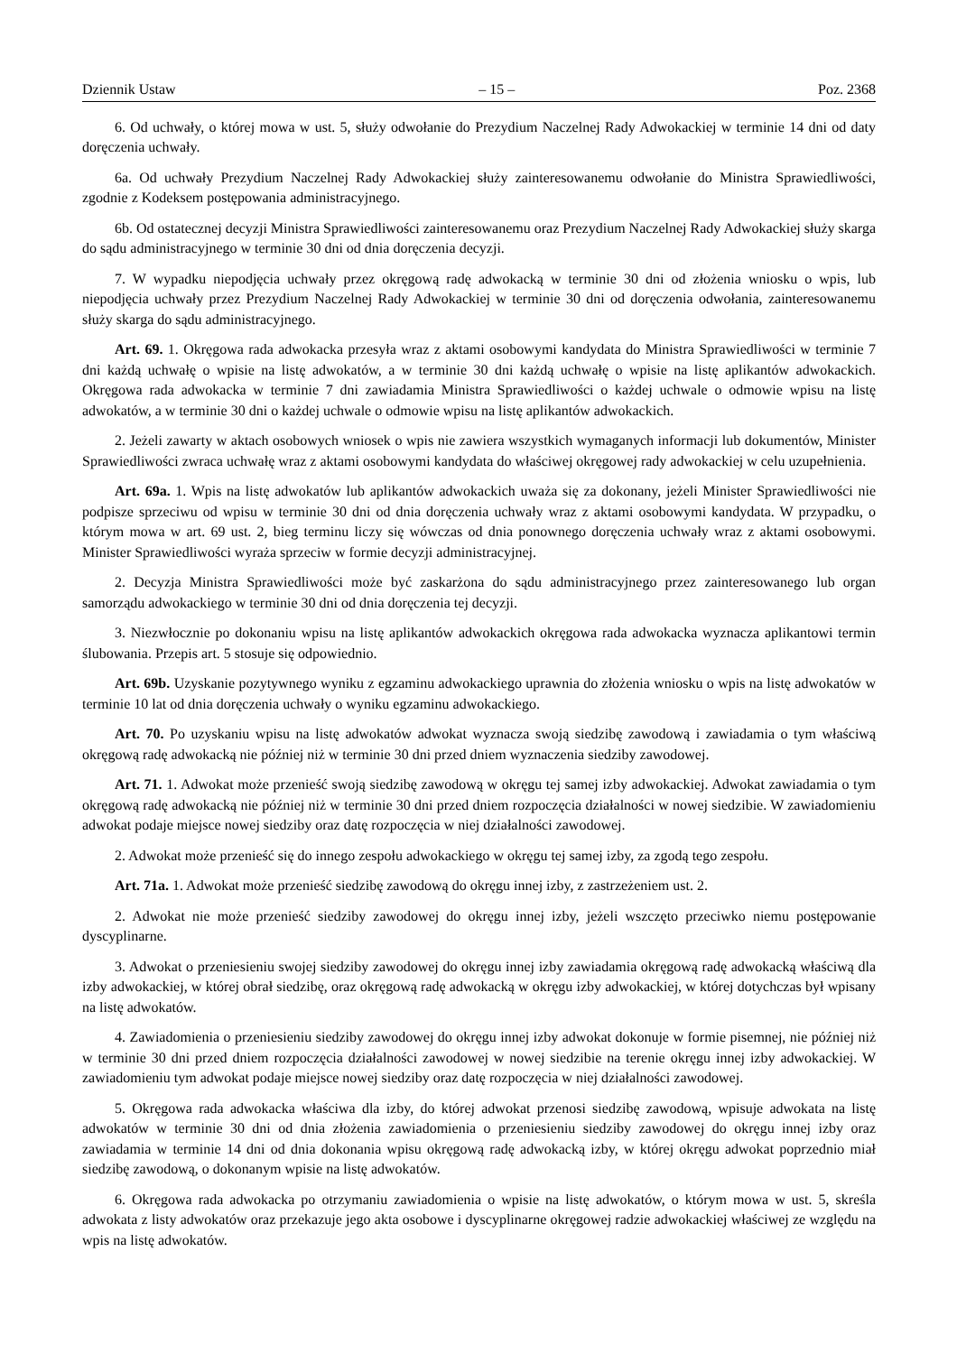Dziennik Ustaw – 15 – Poz. 2368
6. Od uchwały, o której mowa w ust. 5, służy odwołanie do Prezydium Naczelnej Rady Adwokackiej w terminie 14 dni od daty doręczenia uchwały.
6a. Od uchwały Prezydium Naczelnej Rady Adwokackiej służy zainteresowanemu odwołanie do Ministra Sprawiedliwości, zgodnie z Kodeksem postępowania administracyjnego.
6b. Od ostatecznej decyzji Ministra Sprawiedliwości zainteresowanemu oraz Prezydium Naczelnej Rady Adwokackiej służy skarga do sądu administracyjnego w terminie 30 dni od dnia doręczenia decyzji.
7. W wypadku niepodjęcia uchwały przez okręgową radę adwokacką w terminie 30 dni od złożenia wniosku o wpis, lub niepodjęcia uchwały przez Prezydium Naczelnej Rady Adwokackiej w terminie 30 dni od doręczenia odwołania, zainteresowanemu służy skarga do sądu administracyjnego.
Art. 69. 1. Okręgowa rada adwokacka przesyła wraz z aktami osobowymi kandydata do Ministra Sprawiedliwości w terminie 7 dni każdą uchwałę o wpisie na listę adwokatów, a w terminie 30 dni każdą uchwałę o wpisie na listę aplikantów adwokackich. Okręgowa rada adwokacka w terminie 7 dni zawiadamia Ministra Sprawiedliwości o każdej uchwale o odmowie wpisu na listę adwokatów, a w terminie 30 dni o każdej uchwale o odmowie wpisu na listę aplikantów adwokackich.
2. Jeżeli zawarty w aktach osobowych wniosek o wpis nie zawiera wszystkich wymaganych informacji lub dokumentów, Minister Sprawiedliwości zwraca uchwałę wraz z aktami osobowymi kandydata do właściwej okręgowej rady adwokackiej w celu uzupełnienia.
Art. 69a. 1. Wpis na listę adwokatów lub aplikantów adwokackich uważa się za dokonany, jeżeli Minister Sprawiedliwości nie podpisze sprzeciwu od wpisu w terminie 30 dni od dnia doręczenia uchwały wraz z aktami osobowymi kandydata. W przypadku, o którym mowa w art. 69 ust. 2, bieg terminu liczy się wówczas od dnia ponownego doręczenia uchwały wraz z aktami osobowymi. Minister Sprawiedliwości wyraża sprzeciw w formie decyzji administracyjnej.
2. Decyzja Ministra Sprawiedliwości może być zaskarżona do sądu administracyjnego przez zainteresowanego lub organ samorządu adwokackiego w terminie 30 dni od dnia doręczenia tej decyzji.
3. Niezwłocznie po dokonaniu wpisu na listę aplikantów adwokackich okręgowa rada adwokacka wyznacza aplikantowi termin ślubowania. Przepis art. 5 stosuje się odpowiednio.
Art. 69b. Uzyskanie pozytywnego wyniku z egzaminu adwokackiego uprawnia do złożenia wniosku o wpis na listę adwokatów w terminie 10 lat od dnia doręczenia uchwały o wyniku egzaminu adwokackiego.
Art. 70. Po uzyskaniu wpisu na listę adwokatów adwokat wyznacza swoją siedzibę zawodową i zawiadamia o tym właściwą okręgową radę adwokacką nie później niż w terminie 30 dni przed dniem wyznaczenia siedziby zawodowej.
Art. 71. 1. Adwokat może przenieść swoją siedzibę zawodową w okręgu tej samej izby adwokackiej. Adwokat zawiadamia o tym okręgową radę adwokacką nie później niż w terminie 30 dni przed dniem rozpoczęcia działalności w nowej siedzibie. W zawiadomieniu adwokat podaje miejsce nowej siedziby oraz datę rozpoczęcia w niej działalności zawodowej.
2. Adwokat może przenieść się do innego zespołu adwokackiego w okręgu tej samej izby, za zgodą tego zespołu.
Art. 71a. 1. Adwokat może przenieść siedzibę zawodową do okręgu innej izby, z zastrzeżeniem ust. 2.
2. Adwokat nie może przenieść siedziby zawodowej do okręgu innej izby, jeżeli wszczęto przeciwko niemu postępowanie dyscyplinarne.
3. Adwokat o przeniesieniu swojej siedziby zawodowej do okręgu innej izby zawiadamia okręgową radę adwokacką właściwą dla izby adwokackiej, w której obrał siedzibę, oraz okręgową radę adwokacką w okręgu izby adwokackiej, w której dotychczas był wpisany na listę adwokatów.
4. Zawiadomienia o przeniesieniu siedziby zawodowej do okręgu innej izby adwokat dokonuje w formie pisemnej, nie później niż w terminie 30 dni przed dniem rozpoczęcia działalności zawodowej w nowej siedzibie na terenie okręgu innej izby adwokackiej. W zawiadomieniu tym adwokat podaje miejsce nowej siedziby oraz datę rozpoczęcia w niej działalności zawodowej.
5. Okręgowa rada adwokacka właściwa dla izby, do której adwokat przenosi siedzibę zawodową, wpisuje adwokata na listę adwokatów w terminie 30 dni od dnia złożenia zawiadomienia o przeniesieniu siedziby zawodowej do okręgu innej izby oraz zawiadamia w terminie 14 dni od dnia dokonania wpisu okręgową radę adwokacką izby, w której okręgu adwokat poprzednio miał siedzibę zawodową, o dokonanym wpisie na listę adwokatów.
6. Okręgowa rada adwokacka po otrzymaniu zawiadomienia o wpisie na listę adwokatów, o którym mowa w ust. 5, skreśla adwokata z listy adwokatów oraz przekazuje jego akta osobowe i dyscyplinarne okręgowej radzie adwokackiej właściwej ze względu na wpis na listę adwokatów.